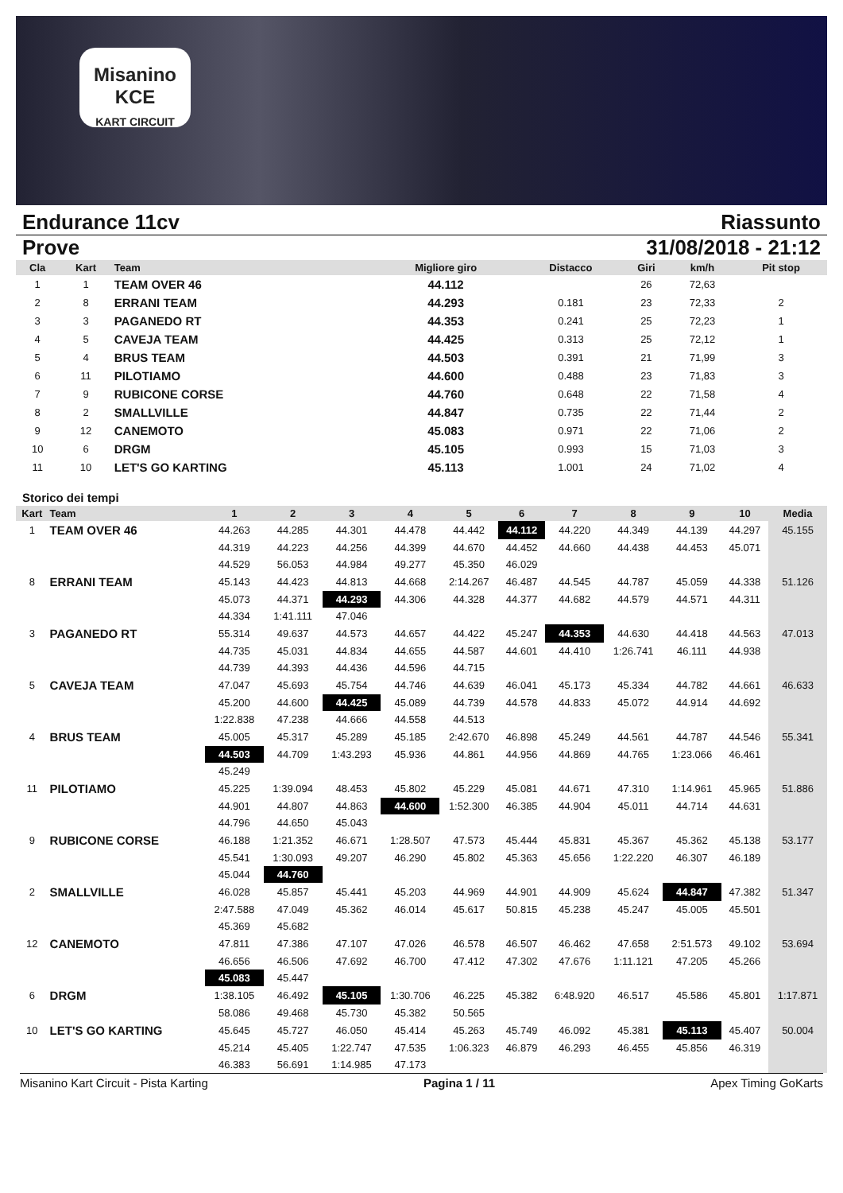Misanino
KCE
KART CIRCUIT
Endurance 11cv Riassunto
Prove 31/08/2018 - 21:12
| Cla | Kart | Team | Migliore giro | Distacco | Giri | km/h | Pit stop |
| --- | --- | --- | --- | --- | --- | --- | --- |
| 1 | 1 | TEAM OVER 46 | 44.112 | | 26 | 72,63 | |
| 2 | 8 | ERRANI TEAM | 44.293 | 0.181 | 23 | 72,33 | 2 |
| 3 | 3 | PAGANEDO RT | 44.353 | 0.241 | 25 | 72,23 | 1 |
| 4 | 5 | CAVEJA TEAM | 44.425 | 0.313 | 25 | 72,12 | 1 |
| 5 | 4 | BRUS TEAM | 44.503 | 0.391 | 21 | 71,99 | 3 |
| 6 | 11 | PILOTIAMO | 44.600 | 0.488 | 23 | 71,83 | 3 |
| 7 | 9 | RUBICONE CORSE | 44.760 | 0.648 | 22 | 71,58 | 4 |
| 8 | 2 | SMALLVILLE | 44.847 | 0.735 | 22 | 71,44 | 2 |
| 9 | 12 | CANEMOTO | 45.083 | 0.971 | 22 | 71,06 | 2 |
| 10 | 6 | DRGM | 45.105 | 0.993 | 15 | 71,03 | 3 |
| 11 | 10 | LET'S GO KARTING | 45.113 | 1.001 | 24 | 71,02 | 4 |
Storico dei tempi
| Kart | Team | 1 | 2 | 3 | 4 | 5 | 6 | 7 | 8 | 9 | 10 | Media |
| --- | --- | --- | --- | --- | --- | --- | --- | --- | --- | --- | --- | --- |
| 1 | TEAM OVER 46 | 44.263 | 44.285 | 44.301 | 44.478 | 44.442 | 44.112 | 44.220 | 44.349 | 44.139 | 44.297 | 45.155 |
| | | 44.319 | 44.223 | 44.256 | 44.399 | 44.670 | 44.452 | 44.660 | 44.438 | 44.453 | 45.071 | |
| | | 44.529 | 56.053 | 44.984 | 49.277 | 45.350 | 46.029 | | | | | |
| 8 | ERRANI TEAM | 45.143 | 44.423 | 44.813 | 44.668 | 2:14.267 | 46.487 | 44.545 | 44.787 | 45.059 | 44.338 | 51.126 |
| | | 45.073 | 44.371 | 44.293 | 44.306 | 44.328 | 44.377 | 44.682 | 44.579 | 44.571 | 44.311 | |
| | | 44.334 | 1:41.111 | 47.046 | | | | | | | | |
| 3 | PAGANEDO RT | 55.314 | 49.637 | 44.573 | 44.657 | 44.422 | 45.247 | 44.353 | 44.630 | 44.418 | 44.563 | 47.013 |
| | | 44.735 | 45.031 | 44.834 | 44.655 | 44.587 | 44.601 | 44.410 | 1:26.741 | 46.111 | 44.938 | |
| | | 44.739 | 44.393 | 44.436 | 44.596 | 44.715 | | | | | | |
| 5 | CAVEJA TEAM | 47.047 | 45.693 | 45.754 | 44.746 | 44.639 | 46.041 | 45.173 | 45.334 | 44.782 | 44.661 | 46.633 |
| | | 45.200 | 44.600 | 44.425 | 45.089 | 44.739 | 44.578 | 44.833 | 45.072 | 44.914 | 44.692 | |
| | | 1:22.838 | 47.238 | 44.666 | 44.558 | 44.513 | | | | | | |
| 4 | BRUS TEAM | 45.005 | 45.317 | 45.289 | 45.185 | 2:42.670 | 46.898 | 45.249 | 44.561 | 44.787 | 44.546 | 55.341 |
| | | 44.503 | 44.709 | 1:43.293 | 45.936 | 44.861 | 44.956 | 44.869 | 44.765 | 1:23.066 | 46.461 | |
| | | 45.249 | | | | | | | | | | |
| 11 | PILOTIAMO | 45.225 | 1:39.094 | 48.453 | 45.802 | 45.229 | 45.081 | 44.671 | 47.310 | 1:14.961 | 45.965 | 51.886 |
| | | 44.901 | 44.807 | 44.863 | 44.600 | 1:52.300 | 46.385 | 44.904 | 45.011 | 44.714 | 44.631 | |
| | | 44.796 | 44.650 | 45.043 | | | | | | | | |
| 9 | RUBICONE CORSE | 46.188 | 1:21.352 | 46.671 | 1:28.507 | 47.573 | 45.444 | 45.831 | 45.367 | 45.362 | 45.138 | 53.177 |
| | | 45.541 | 1:30.093 | 49.207 | 46.290 | 45.802 | 45.363 | 45.656 | 1:22.220 | 46.307 | 46.189 | |
| | | 45.044 | 44.760 | | | | | | | | | |
| 2 | SMALLVILLE | 46.028 | 45.857 | 45.441 | 45.203 | 44.969 | 44.901 | 44.909 | 45.624 | 44.847 | 47.382 | 51.347 |
| | | 2:47.588 | 47.049 | 45.362 | 46.014 | 45.617 | 50.815 | 45.238 | 45.247 | 45.005 | 45.501 | |
| | | 45.369 | 45.682 | | | | | | | | | |
| 12 | CANEMOTO | 47.811 | 47.386 | 47.107 | 47.026 | 46.578 | 46.507 | 46.462 | 47.658 | 2:51.573 | 49.102 | 53.694 |
| | | 46.656 | 46.506 | 47.692 | 46.700 | 47.412 | 47.302 | 47.676 | 1:11.121 | 47.205 | 45.266 | |
| | | 45.083 | 45.447 | | | | | | | | | |
| 6 | DRGM | 1:38.105 | 46.492 | 45.105 | 1:30.706 | 46.225 | 45.382 | 6:48.920 | 46.517 | 45.586 | 45.801 | 1:17.871 |
| | | 58.086 | 49.468 | 45.730 | 45.382 | 50.565 | | | | | | |
| 10 | LET'S GO KARTING | 45.645 | 45.727 | 46.050 | 45.414 | 45.263 | 45.749 | 46.092 | 45.381 | 45.113 | 45.407 | 50.004 |
| | | 45.214 | 45.405 | 1:22.747 | 47.535 | 1:06.323 | 46.879 | 46.293 | 46.455 | 45.856 | 46.319 | |
| | | 46.383 | 56.691 | 1:14.985 | 47.173 | | | | | | | |
Misanino Kart Circuit - Pista Karting Pagina 1 / 11 Apex Timing GoKarts